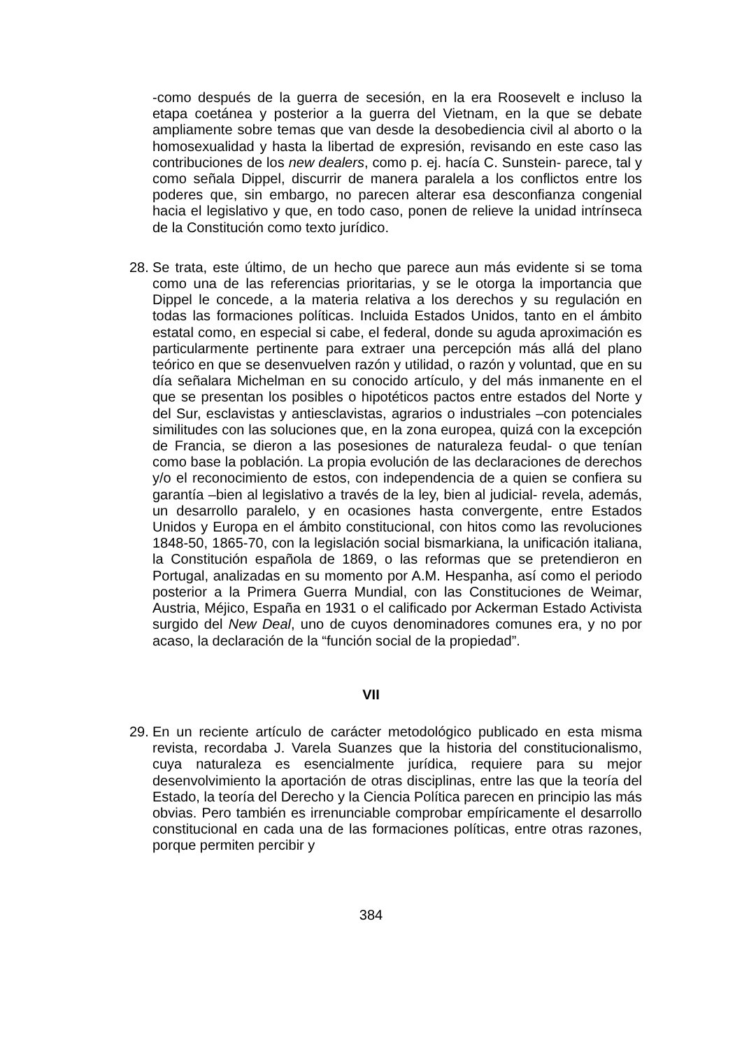-como después de la guerra de secesión, en la era Roosevelt e incluso la etapa coetánea y posterior a la guerra del Vietnam, en la que se debate ampliamente sobre temas que van desde la desobediencia civil al aborto o la homosexualidad y hasta la libertad de expresión, revisando en este caso las contribuciones de los new dealers, como p. ej. hacía C. Sunstein- parece, tal y como señala Dippel, discurrir de manera paralela a los conflictos entre los poderes que, sin embargo, no parecen alterar esa desconfianza congenial hacia el legislativo y que, en todo caso, ponen de relieve la unidad intrínseca de la Constitución como texto jurídico.
28. Se trata, este último, de un hecho que parece aun más evidente si se toma como una de las referencias prioritarias, y se le otorga la importancia que Dippel le concede, a la materia relativa a los derechos y su regulación en todas las formaciones políticas. Incluida Estados Unidos, tanto en el ámbito estatal como, en especial si cabe, el federal, donde su aguda aproximación es particularmente pertinente para extraer una percepción más allá del plano teórico en que se desenvuelven razón y utilidad, o razón y voluntad, que en su día señalara Michelman en su conocido artículo, y del más inmanente en el que se presentan los posibles o hipotéticos pactos entre estados del Norte y del Sur, esclavistas y antiesclavistas, agrarios o industriales –con potenciales similitudes con las soluciones que, en la zona europea, quizá con la excepción de Francia, se dieron a las posesiones de naturaleza feudal- o que tenían como base la población. La propia evolución de las declaraciones de derechos y/o el reconocimiento de estos, con independencia de a quien se confiera su garantía –bien al legislativo a través de la ley, bien al judicial- revela, además, un desarrollo paralelo, y en ocasiones hasta convergente, entre Estados Unidos y Europa en el ámbito constitucional, con hitos como las revoluciones 1848-50, 1865-70, con la legislación social bismarkiana, la unificación italiana, la Constitución española de 1869, o las reformas que se pretendieron en Portugal, analizadas en su momento por A.M. Hespanha, así como el periodo posterior a la Primera Guerra Mundial, con las Constituciones de Weimar, Austria, Méjico, España en 1931 o el calificado por Ackerman Estado Activista surgido del New Deal, uno de cuyos denominadores comunes era, y no por acaso, la declaración de la “función social de la propiedad”.
VII
29. En un reciente artículo de carácter metodológico publicado en esta misma revista, recordaba J. Varela Suanzes que la historia del constitucionalismo, cuya naturaleza es esencialmente jurídica, requiere para su mejor desenvolvimiento la aportación de otras disciplinas, entre las que la teoría del Estado, la teoría del Derecho y la Ciencia Política parecen en principio las más obvias. Pero también es irrenunciable comprobar empíricamente el desarrollo constitucional en cada una de las formaciones políticas, entre otras razones, porque permiten percibir y
384